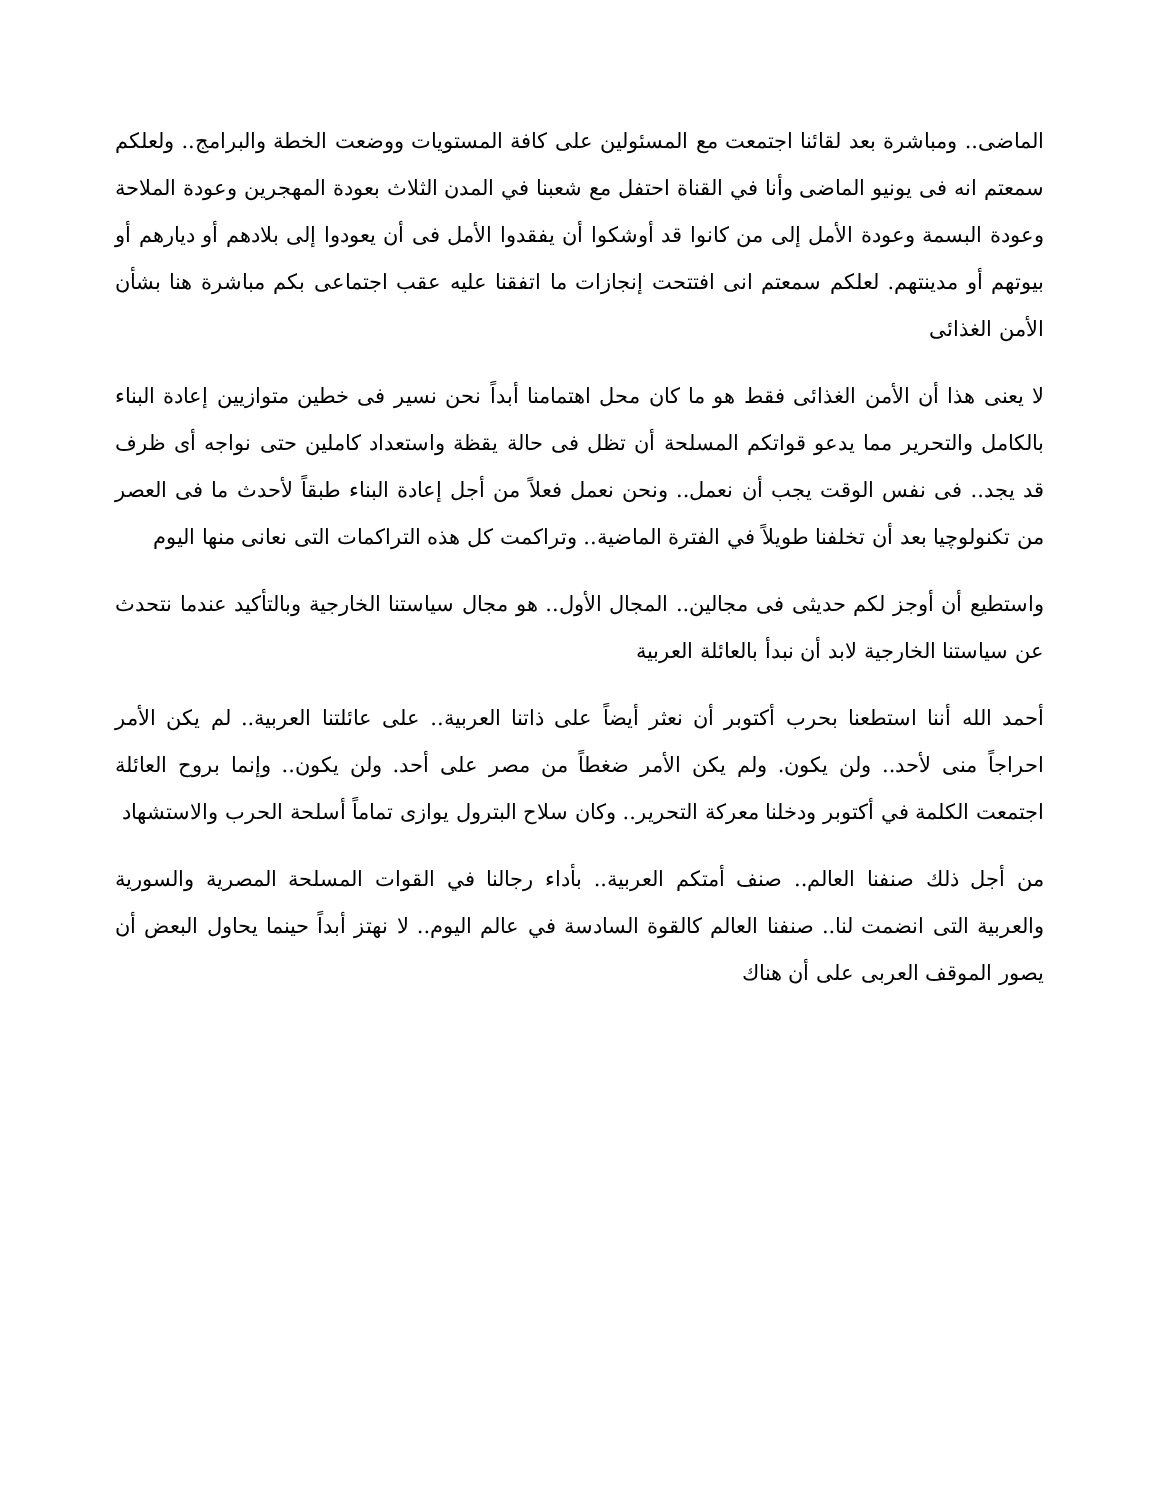الماضى.. ومباشرة بعد لقائنا اجتمعت مع المسئولين على كافة المستويات ووضعت الخطة والبرامج.. ولعلكم سمعتم انه فى يونيو الماضى وأنا في القناة احتفل مع شعبنا في المدن الثلاث بعودة المهجرين وعودة الملاحة وعودة البسمة وعودة الأمل إلى من كانوا قد أوشكوا أن يفقدوا الأمل فى أن يعودوا إلى بلادهم أو ديارهم أو بيوتهم أو مدينتهم. لعلكم سمعتم انى افتتحت إنجازات ما اتفقنا عليه عقب اجتماعى بكم مباشرة هنا بشأن الأمن الغذائى
لا يعنى هذا أن الأمن الغذائى فقط هو ما كان محل اهتمامنا أبداً نحن نسير فى خطين متوازيين إعادة البناء بالكامل والتحرير مما يدعو قواتكم المسلحة أن تظل فى حالة يقظة واستعداد كاملين حتى نواجه أى ظرف قد يجد.. فى نفس الوقت يجب أن نعمل.. ونحن نعمل فعلاً من أجل إعادة البناء طبقاً لأحدث ما فى العصر من تكنولوچيا بعد أن تخلفنا طويلاً في الفترة الماضية.. وتراكمت كل هذه التراكمات التى نعانى منها اليوم
واستطيع أن أوجز لكم حديثى فى مجالين.. المجال الأول.. هو مجال سياستنا الخارجية وبالتأكيد عندما نتحدث عن سياستنا الخارجية لابد أن نبدأ بالعائلة العربية
أحمد الله أننا استطعنا بحرب أكتوبر أن نعثر أيضاً على ذاتنا العربية.. على عائلتنا العربية.. لم يكن الأمر احراجاً منى لأحد.. ولن يكون. ولم يكن الأمر ضغطاً من مصر على أحد. ولن يكون.. وإنما بروح العائلة اجتمعت الكلمة في أكتوبر ودخلنا معركة التحرير.. وكان سلاح البترول يوازى تماماً أسلحة الحرب والاستشهاد
من أجل ذلك صنفنا العالم.. صنف أمتكم العربية.. بأداء رجالنا في القوات المسلحة المصرية والسورية والعربية التى انضمت لنا.. صنفنا العالم كالقوة السادسة في عالم اليوم.. لا نهتز أبداً حينما يحاول البعض أن يصور الموقف العربى على أن هناك